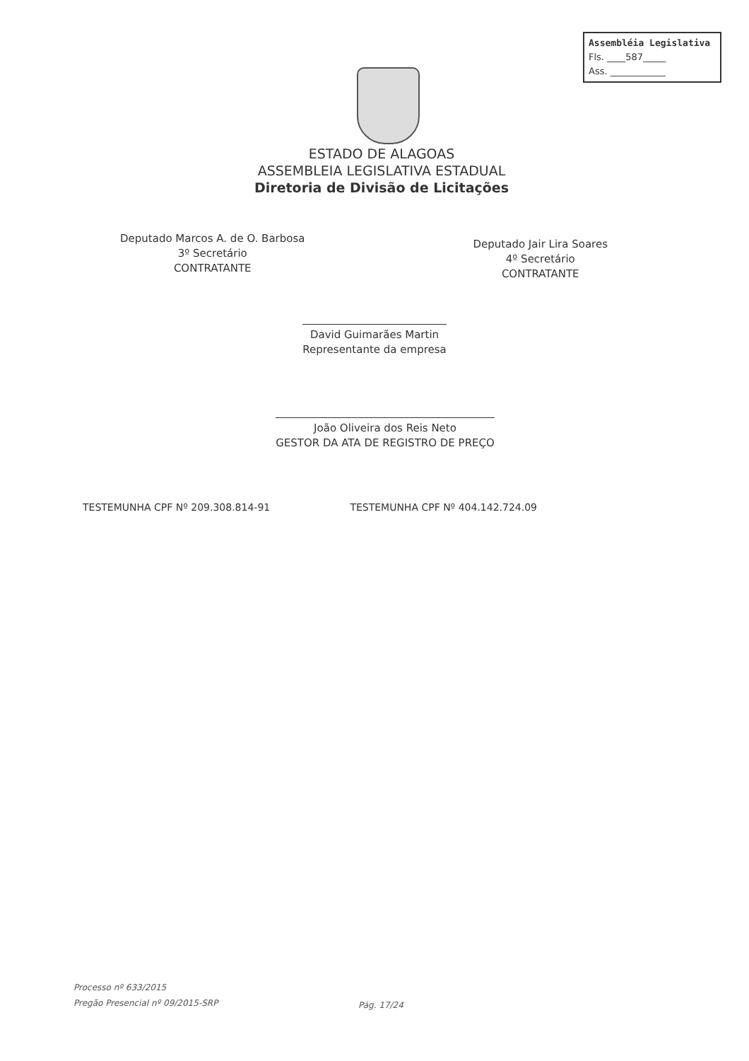Assembléia Legislativa
Fls. ____587_____
Ass. ____________
ESTADO DE ALAGOAS
ASSEMBLEIA LEGISLATIVA ESTADUAL
Diretoria de Divisão de Licitações
Deputado Marcos A. de O. Barbosa
3º Secretário
CONTRATANTE
Deputado Jair Lira Soares
4º Secretário
CONTRATANTE
David Guimarães Martin
Representante da empresa
João Oliveira dos Reis Neto
GESTOR DA ATA DE REGISTRO DE PREÇO
TESTEMUNHA CPF Nº 209.308.814-91
TESTEMUNHA CPF Nº 404.142.724.09
Processo nº 633/2015
Pregão Presencial nº 09/2015-SRP
Pág. 17/24